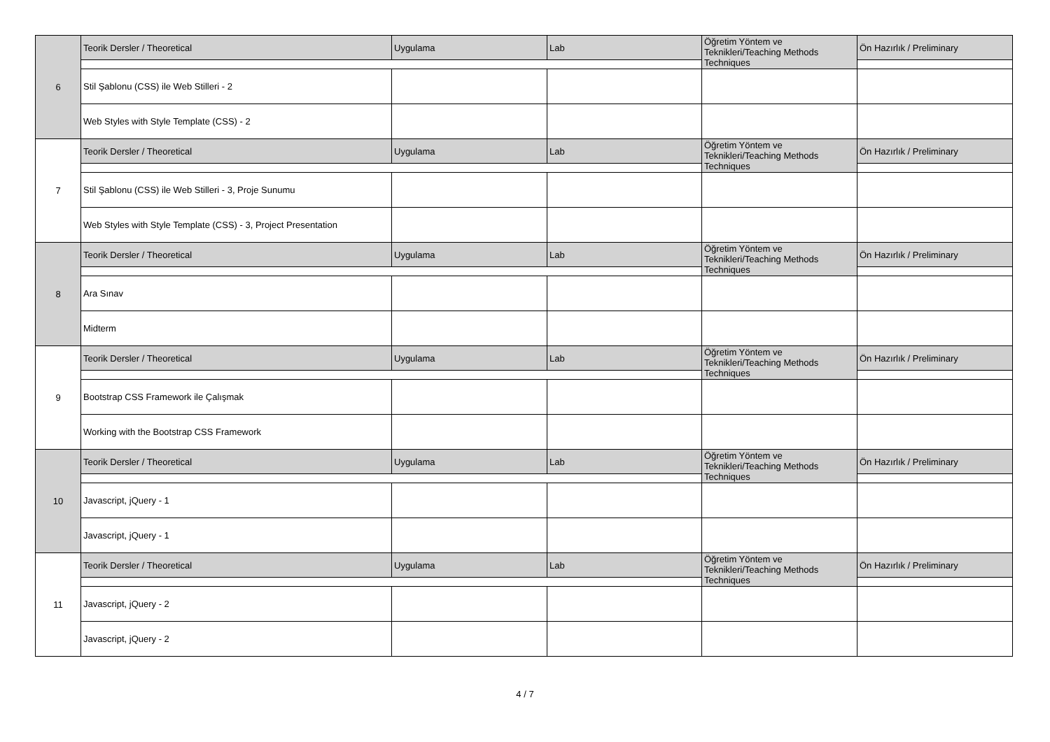| 6 | Teorik Dersler / Theoretical | Uygulama | Lab | Öğretim Yöntem ve Teknikleri/Teaching Methods Techniques | Ön Hazırlık / Preliminary |
| | Stil Şablonu (CSS) ile Web Stilleri - 2 | | | | |
| | Web Styles with Style Template (CSS) - 2 | | | | |
| 7 | Teorik Dersler / Theoretical | Uygulama | Lab | Öğretim Yöntem ve Teknikleri/Teaching Methods Techniques | Ön Hazırlık / Preliminary |
| | Stil Şablonu (CSS) ile Web Stilleri - 3, Proje Sunumu | | | | |
| | Web Styles with Style Template (CSS) - 3, Project Presentation | | | | |
| 8 | Teorik Dersler / Theoretical | Uygulama | Lab | Öğretim Yöntem ve Teknikleri/Teaching Methods Techniques | Ön Hazırlık / Preliminary |
| | Ara Sınav | | | | |
| | Midterm | | | | |
| 9 | Teorik Dersler / Theoretical | Uygulama | Lab | Öğretim Yöntem ve Teknikleri/Teaching Methods Techniques | Ön Hazırlık / Preliminary |
| | Bootstrap CSS Framework ile Çalışmak | | | | |
| | Working with the Bootstrap CSS Framework | | | | |
| 10 | Teorik Dersler / Theoretical | Uygulama | Lab | Öğretim Yöntem ve Teknikleri/Teaching Methods Techniques | Ön Hazırlık / Preliminary |
| | Javascript, jQuery - 1 | | | | |
| | Javascript, jQuery - 1 | | | | |
| 11 | Teorik Dersler / Theoretical | Uygulama | Lab | Öğretim Yöntem ve Teknikleri/Teaching Methods Techniques | Ön Hazırlık / Preliminary |
| | Javascript, jQuery - 2 | | | | |
| | Javascript, jQuery - 2 | | | | |
4 / 7